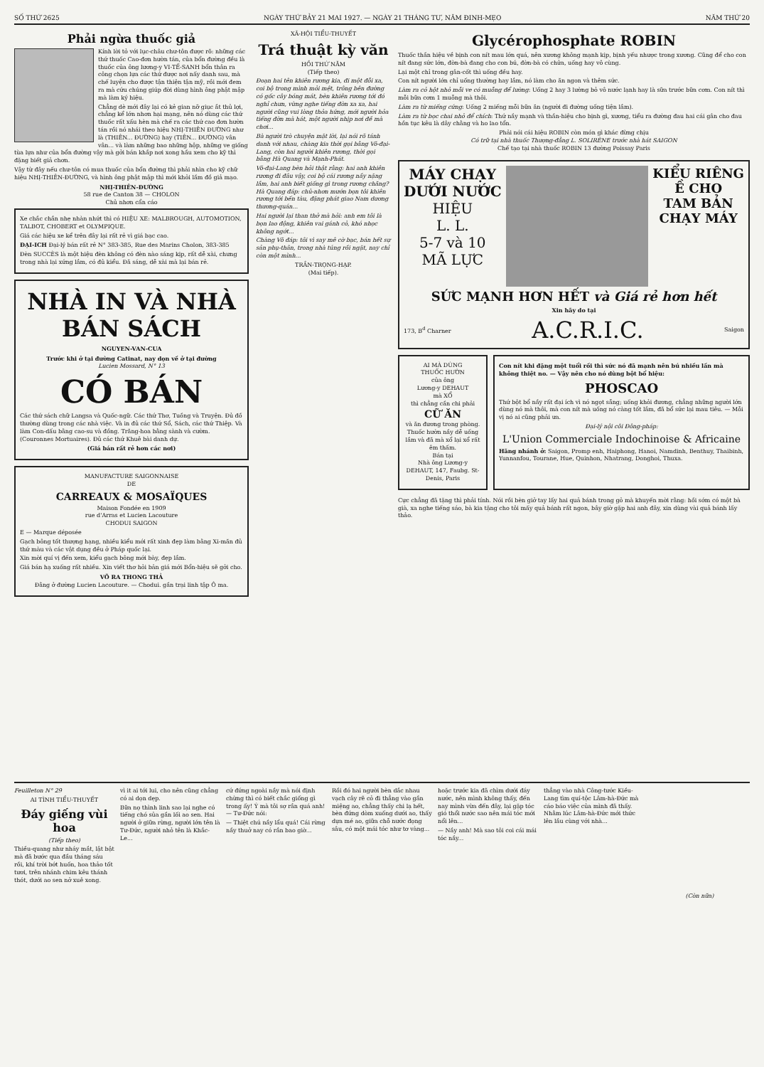SỐ THỨ 2625 NGÀY THỨ BẢY 21 MAI 1927. — NGÀY 21 THÁNG TƯ, NĂM ĐINH-MẸO NĂM THỨ 20
Phải ngừa thuốc giả
Kính lời tỏ với lục-châu chư-tôn được rõ: những các thứ thuốc Cao-đơn hườn tán, của bổn đường đều là thuốc của ông lương-y VI-TẾ-SANH bổn thân ra công chọn lựa các thứ được nơi nấy danh sau, mà chế luyện cho được tận thiện tận mỹ, rồi mới đem ra mà cứu chúng giúp đời dùng hình ông phật mập mà làm ký hiệu.
Chẳng dè mới đây lại có kẻ gian nỡ giục ắt thủ lợi, chẳng kể lớn nhơn hại mạng, nên nó dùng các thứ thuốc rất xấu hèn mà chế ra các thứ cao đơn hườn tán rồi nó nhái theo hiệu NHỊ-THIÊN ĐƯỜNG như là (THIÊN... ĐƯỜNG) hay (TIÊN... ĐƯỜNG) vân vân... và làm những bao những hộp, những ve giống tùa lựa như của bổn đường vậy mà gởi bán khắp nơi xong hầu xem cho kỹ thì đặng biết giả chơn.
Vậy từ đây nếu chư-tôn có mua thuốc của bổn đường thì phải nhìn cho kỹ chữ hiệu NHỊ-THIÊN-ĐƯỜNG, và hình ông phật mập thì mới khỏi lầm đồ giả mạo.
NHỊ-THIÊN-ĐƯỜNG
58 rue de Canton 38 — CHOLON
Chủ nhơn cẩn cáo
Xe chắc chắn nhẹ nhàn nhứt thì có HIỆU XE: MALBROUGH, AUTOMOTION, TALBOT, CHOBERT et OLYMPIQUE.
Giá các hiệu xe kể trên đây lại rất rẻ vì giá bạc cao.
ĐẠI-ICH Đại-lý bán rất rẻ N° 383-385, Rue des Marins Cholon, 383-385
Đèn SUCCÈS là một hiệu đèn không có đèn nào sáng kịp, rất dễ xài, chưng trong nhà lại xứng lắm, có đủ kiểu. Đã sáng, dễ xài mà lại bán rẻ.
NHÀ IN VÀ NHÀ BÁN SÁCH
NGUYEN-VAN-CUA
Trước khi ở tại đường Catinat, nay dọn về ở tại đường
Lucien Mossard, N° 13
CÓ BÁN
Các thứ sách chữ Langsa và Quốc-ngữ. Các thứ Thơ, Tuồng và Truyện. Đủ đồ thường dùng trong các nhà việc. Và in đủ các thứ Sổ, Sách, các thứ Thiệp. Và làm Con-dấu bằng cao-su và đồng. Trăng-hoa bằng sành và cườm. (Couronnes Mortuaires). Đủ các thứ Khuê bài danh dự.
(Giá bán rất rẻ hơn các nơi)
MANUFACTURE SAIGONNAISE
DE
CARREAUX & MOSAÏQUES
Maison Fondée en 1909
rue d'Arras et Lucien Lacouture
CHODUI SAIGON
E — Marque déposée
Gạch bông tốt thượng hạng, nhiều kiểu mới rất xinh đẹp làm bằng Xi-măn đủ thứ màu và các vật dụng đều ở Pháp quốc lại.
Xin mời quí vị đến xem, kiểu gạch bông mới bày, đẹp lắm.
Giá bán hạ xuống rất nhiều. Xin viết thơ hỏi bản giá mới Bổn-hiệu sẽ gởi cho.
VÕ RA THONG THẢ
Đằng ở đường Lucien Lacouture. — Chodui. gần trại linh tập Ô ma.
XÃ-HỘI TIỂU-THUYẾT
Trá thuật kỳ văn
HỒI THỨ NĂM
(Tiếp theo)
Đoạn hai tên khiên rương kia, đi một đỗi xa, coi bộ trong mình mỏi mệt, trông bên đường có gốc cây bóng mát, bèn khiên rương tới đó nghỉ chưn, vừng nghe tiếng đờn xa xa, hai người cũng vui lòng thỏa hứng, mới người hỏa tiếng đờn mà hát, một người nhịp nơi đề mà chơi...
Bà người trò chuyện mặt lời, lại nói rõ tánh danh với nhau, chàng kia thời gọi bằng Võ-đại-Lang, còn hai người khiên rương, thời gọi bằng Hà Quang và Mạnh-Phát.
Võ-đại-Lang bèn hỏi thật rằng: hai anh khiên rương đi đâu vậy, coi bộ cái rương nầy nặng lắm, hai anh biết giống gì trong rương chăng? Hà Quang đáp: chủ-nhơn mướn bọn tôi khiên rương tới bến tàu, đặng phát giao Nam dương thương-quán...
Hai người lại than thở mà hỏi: anh em tôi là bọn lao động, khiên vai gánh cỏ, khó nhọc không ngớt...
Chàng Võ đáp: tôi vì say mê cờ bạc, bán hết sự sản phụ-thân, trong nhà túng rồi ngặt, nay chỉ còn một mình...
TRẦN-TRỌNG-HẠP.
(Mai tiếp).
Glycérophosphate ROBIN
Thuốc thần hiệu về bịnh con nít mau lớn quá, nên xương không mạnh kịp, bịnh yếu nhược trong xương. Cũng để cho con nít đang sức lớn, đờn-bà đang cho con bú, đờn-bà có chửa, uống hay vô cùng.
Lại một chỉ trong gân-cốt thì uống đều hay.
Con nít người lớn chỉ uống thường hay lắm, nó làm cho ăn ngon và thêm sức.
Làm ra cỏ hột nhỏ mỗi ve có muỗng để lường: Uống 2 hay 3 lường bỏ vô nước lạnh hay là sữa trước bữa cơm. Con nít thì mỗi bữa cơm 1 muỗng mà thôi.
Làm ra từ miếng cứng: Uống 2 miếng mỗi bữa ăn (người đi đường uống tiện lắm).
Làm ra từ bọc chai nhỏ để chích: Thứ nầy mạnh và thần-hiệu cho bịnh gì, xương, tiểu ra đường đau hai cái gân cho đau hồn tục kêu là dây chằng và ho lao tổn.
Phải nói cái hiệu ROBIN còn món gì khác đừng chịu
Có trữ tại nhà thuốc Thượng-đẳng L. SOLIRÈNE trước nhà hát SAIGON
Chế tạo tại nhà thuốc ROBIN 13 đường Poissay Paris
MÁY CHẠY
DƯỚI NƯỚC
HIỆU
L. L.
5-7 và 10
MÃ LỰC
KIỂU RIÊNG
Ề CHO
TAM BẢN
CHẠY MÁY
SỨC MẠNH HƠN HẾT và Giá rẻ hơn hết
Xin hãy do tại
173, B<sup>d</sup> Charner A.C.R.I.C. Saigon
AI MÀ DÙNG
THUỐC HƯỜN
của ông
Lương-y DEHAUT
mà XỔ
thì chẳng cần chi phải
CỮ ĂN
và ăn đương trong phòng.
Thuốc hườn nầy dễ uống lắm và đã mà xổ lại xổ rất êm thấm.
Bán tại
Nhà ông Lương-y DEHAUT, 147, Faubg. St-Denis, Paris
Con nít khi đặng một tuổi rồi thì sức nó đã mạnh nên bú nhiều lần mà không thiệt no. — Vậy nên cho nó dùng bột bổ hiệu:
PHOSCAO
Thứ bột bổ nầy rất đại ích vì nó ngọt sẵng; uống khỏi đương, chẳng những người lớn dùng nó mà thôi, mà con nít mà uống nó càng tốt lắm, đã bổ sức lại mau tiêu. — Mỗi vị nó ai cũng phải ưa.
Đại-lý nội cõi Đông-pháp:
L'Union Commerciale Indochinoise & Africaine
Hãng nhánh ở: Saigon, Promp enh, Haiphong, Hanoi, Namdinh, Benthuy, Thaibinh, Yunnanfou, Tourane, Hue, Quinhon, Nhatrang, Donghoi, Thuxa.
Cực chẳng đã tặng thì phải tính. Nói rồi bèn giở tay lấy hai quả bánh trong gỏ mà khuyến mời rằng: hồi sớm có một bà già, xa nghe tiếng sáo, bà kia tặng cho tôi mấy quả bánh rất ngon, bây giờ gặp hai anh đây, xin dùng vài quả bánh lấy thảo.
Feuilleton N° 29
AI TÌNH TIỂU-THUYẾT
Đáy giếng vùi hoa
(Tiếp theo)
Thiều-quang như nháy mắt, lật bật mà đã bước qua đầu tháng sáu rồi, khí trời bớt huốn, hoa thảo tốt tươi, trên nhánh chim kêu thánh thót, dưới ao sen nở xuê xong.
vì it ai tới lui, cho nên cũng chẳng có ai dọn dẹp.
Bữa nọ thình linh sao lại nghe có tiếng chó sủa gần lối ao sen. Hai người ở giữa rừng, người lớn tên là Tư-Đức, người nhỏ tên là Khắc-Le...
cứ đứng ngoài nầy mà nói định chừng thì có biết chắc giống gì trong ấy! Ý mà tôi sợ rắn quá anh! — Tư-Đức nói:
— Thiệt chú nầy lẩu quá! Cái rừng nầy thuở nay có rắn bao giờ...
Rồi đó hai người bèn dắc nhau vạch cây rẽ cỏ đi thẳng vào gần miệng ao, chẳng thấy chi lạ hết, bèn đứng dòm xuống dưới ao, thấy dựa mé ao, giữa chỗ nước đọng sâu, có một mái tóc như tơ vàng...
hoặc trước kia đã chìm dưới đáy nước, nên mình không thấy, đến nay mình vừa đến đây, lại gặp tóc gió thổi nước sao nên mái tóc mới nổi lên...
— Nầy anh! Mà sao tôi coi cái mái tóc nầy...
thẳng vào nhà Công-tước Kiều-Lang tìm quí-tộc Lâm-hà-Đức mà cáo báo việc của mình đã thấy. Nhằm lúc Lâm-hà-Đức mới thức lên lầu cùng với nhà...
(Còn nữa)